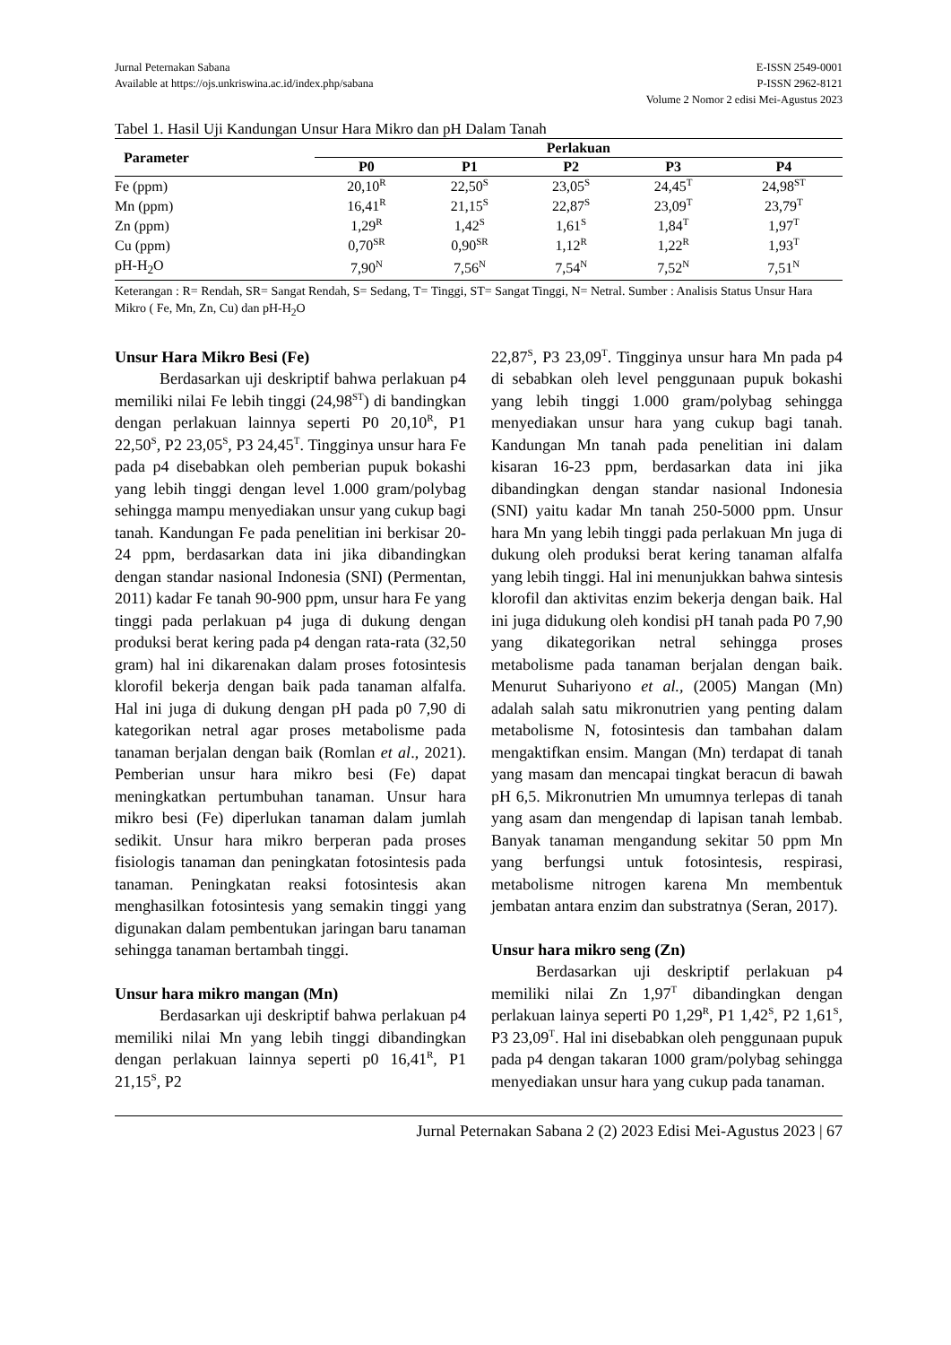Jurnal Peternakan Sabana
Available at https://ojs.unkriswina.ac.id/index.php/sabana
E-ISSN 2549-0001
P-ISSN 2962-8121
Volume 2 Nomor 2 edisi Mei-Agustus 2023
Tabel 1. Hasil Uji Kandungan Unsur Hara Mikro dan pH Dalam Tanah
| Parameter | Perlakuan | | | | |
| --- | --- | --- | --- | --- | --- |
| | P0 | P1 | P2 | P3 | P4 |
| Fe (ppm) | 20,10<sup>R</sup> | 22,50<sup>S</sup> | 23,05<sup>S</sup> | 24,45<sup>T</sup> | 24,98<sup>ST</sup> |
| Mn (ppm) | 16,41<sup>R</sup> | 21,15<sup>S</sup> | 22,87<sup>S</sup> | 23,09<sup>T</sup> | 23,79<sup>T</sup> |
| Zn (ppm) | 1,29<sup>R</sup> | 1,42<sup>S</sup> | 1,61<sup>S</sup> | 1,84<sup>T</sup> | 1,97<sup>T</sup> |
| Cu (ppm) | 0,70<sup>SR</sup> | 0,90<sup>SR</sup> | 1,12<sup>R</sup> | 1,22<sup>R</sup> | 1,93<sup>T</sup> |
| pH-H<sub>2</sub>O | 7,90<sup>N</sup> | 7,56<sup>N</sup> | 7,54<sup>N</sup> | 7,52<sup>N</sup> | 7,51<sup>N</sup> |
Keterangan : R= Rendah, SR= Sangat Rendah, S= Sedang, T= Tinggi, ST= Sangat Tinggi, N= Netral. Sumber : Analisis Status Unsur Hara Mikro ( Fe, Mn, Zn, Cu) dan pH-H<sub>2</sub>O
Unsur Hara Mikro Besi (Fe)
Berdasarkan uji deskriptif bahwa perlakuan p4 memiliki nilai Fe lebih tinggi (24,98<sup>ST</sup>) di bandingkan dengan perlakuan lainnya seperti P0 20,10<sup>R</sup>, P1 22,50<sup>S</sup>, P2 23,05<sup>S</sup>, P3 24,45<sup>T</sup>. Tingginya unsur hara Fe pada p4 disebabkan oleh pemberian pupuk bokashi yang lebih tinggi dengan level 1.000 gram/polybag sehingga mampu menyediakan unsur yang cukup bagi tanah. Kandungan Fe pada penelitian ini berkisar 20-24 ppm, berdasarkan data ini jika dibandingkan dengan standar nasional Indonesia (SNI) (Permentan, 2011) kadar Fe tanah 90-900 ppm, unsur hara Fe yang tinggi pada perlakuan p4 juga di dukung dengan produksi berat kering pada p4 dengan rata-rata (32,50 gram) hal ini dikarenakan dalam proses fotosintesis klorofil bekerja dengan baik pada tanaman alfalfa. Hal ini juga di dukung dengan pH pada p0 7,90 di kategorikan netral agar proses metabolisme pada tanaman berjalan dengan baik (Romlan et al., 2021). Pemberian unsur hara mikro besi (Fe) dapat meningkatkan pertumbuhan tanaman. Unsur hara mikro besi (Fe) diperlukan tanaman dalam jumlah sedikit. Unsur hara mikro berperan pada proses fisiologis tanaman dan peningkatan fotosintesis pada tanaman. Peningkatan reaksi fotosintesis akan menghasilkan fotosintesis yang semakin tinggi yang digunakan dalam pembentukan jaringan baru tanaman sehingga tanaman bertambah tinggi.
Unsur hara mikro mangan (Mn)
Berdasarkan uji deskriptif bahwa perlakuan p4 memiliki nilai Mn yang lebih tinggi dibandingkan dengan perlakuan lainnya seperti p0 16,41<sup>R</sup>, P1 21,15<sup>S</sup>, P2
22,87<sup>S</sup>, P3 23,09<sup>T</sup>. Tingginya unsur hara Mn pada p4 di sebabkan oleh level penggunaan pupuk bokashi yang lebih tinggi 1.000 gram/polybag sehingga menyediakan unsur hara yang cukup bagi tanah. Kandungan Mn tanah pada penelitian ini dalam kisaran 16-23 ppm, berdasarkan data ini jika dibandingkan dengan standar nasional Indonesia (SNI) yaitu kadar Mn tanah 250-5000 ppm. Unsur hara Mn yang lebih tinggi pada perlakuan Mn juga di dukung oleh produksi berat kering tanaman alfalfa yang lebih tinggi. Hal ini menunjukkan bahwa sintesis klorofil dan aktivitas enzim bekerja dengan baik. Hal ini juga didukung oleh kondisi pH tanah pada P0 7,90 yang dikategorikan netral sehingga proses metabolisme pada tanaman berjalan dengan baik. Menurut Suhariyono et al., (2005) Mangan (Mn) adalah salah satu mikronutrien yang penting dalam metabolisme N, fotosintesis dan tambahan dalam mengaktifkan ensim. Mangan (Mn) terdapat di tanah yang masam dan mencapai tingkat beracun di bawah pH 6,5. Mikronutrien Mn umumnya terlepas di tanah yang asam dan mengendap di lapisan tanah lembab. Banyak tanaman mengandung sekitar 50 ppm Mn yang berfungsi untuk fotosintesis, respirasi, metabolisme nitrogen karena Mn membentuk jembatan antara enzim dan substratnya (Seran, 2017).
Unsur hara mikro seng (Zn)
Berdasarkan uji deskriptif perlakuan p4 memiliki nilai Zn 1,97<sup>T</sup> dibandingkan dengan perlakuan lainya seperti P0 1,29<sup>R</sup>, P1 1,42<sup>S</sup>, P2 1,61<sup>S</sup>, P3 23,09<sup>T</sup>. Hal ini disebabkan oleh penggunaan pupuk pada p4 dengan takaran 1000 gram/polybag sehingga menyediakan unsur hara yang cukup pada tanaman.
Jurnal Peternakan Sabana 2 (2) 2023 Edisi Mei-Agustus 2023 | 67